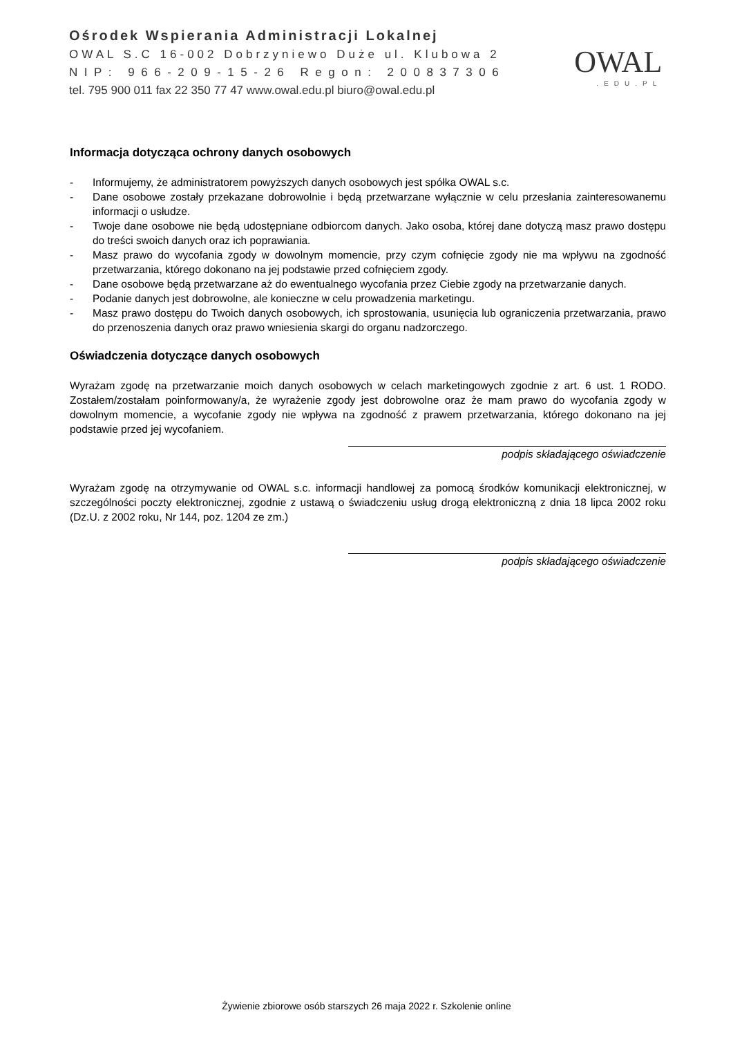Ośrodek Wspierania Administracji Lokalnej
OWAL S.C 16-002 Dobrzyniewo Duże ul. Klubowa 2
NIP: 966-209-15-26 Regon: 200837306
tel. 795 900 011 fax 22 350 77 47 www.owal.edu.pl biuro@owal.edu.pl
OWAL
.EDU.PL
Informacja dotycząca ochrony danych osobowych
- Informujemy, że administratorem powyższych danych osobowych jest spółka OWAL s.c.
- Dane osobowe zostały przekazane dobrowolnie i będą przetwarzane wyłącznie w celu przesłania zainteresowanemu informacji o usłudze.
- Twoje dane osobowe nie będą udostępniane odbiorcom danych. Jako osoba, której dane dotyczą masz prawo dostępu do treści swoich danych oraz ich poprawiania.
- Masz prawo do wycofania zgody w dowolnym momencie, przy czym cofnięcie zgody nie ma wpływu na zgodność przetwarzania, którego dokonano na jej podstawie przed cofnięciem zgody.
- Dane osobowe będą przetwarzane aż do ewentualnego wycofania przez Ciebie zgody na przetwarzanie danych.
- Podanie danych jest dobrowolne, ale konieczne w celu prowadzenia marketingu.
- Masz prawo dostępu do Twoich danych osobowych, ich sprostowania, usunięcia lub ograniczenia przetwarzania, prawo do przenoszenia danych oraz prawo wniesienia skargi do organu nadzorczego.
Oświadczenia dotyczące danych osobowych
Wyrażam zgodę na przetwarzanie moich danych osobowych w celach marketingowych zgodnie z art. 6 ust. 1 RODO. Zostałem/zostałam poinformowany/a, że wyrażenie zgody jest dobrowolne oraz że mam prawo do wycofania zgody w dowolnym momencie, a wycofanie zgody nie wpływa na zgodność z prawem przetwarzania, którego dokonano na jej podstawie przed jej wycofaniem.
podpis składającego oświadczenie
Wyrażam zgodę na otrzymywanie od OWAL s.c. informacji handlowej za pomocą środków komunikacji elektronicznej, w szczególności poczty elektronicznej, zgodnie z ustawą o świadczeniu usług drogą elektroniczną z dnia 18 lipca 2002 roku (Dz.U. z 2002 roku, Nr 144, poz. 1204 ze zm.)
podpis składającego oświadczenie
Żywienie zbiorowe osób starszych 26 maja 2022 r. Szkolenie online